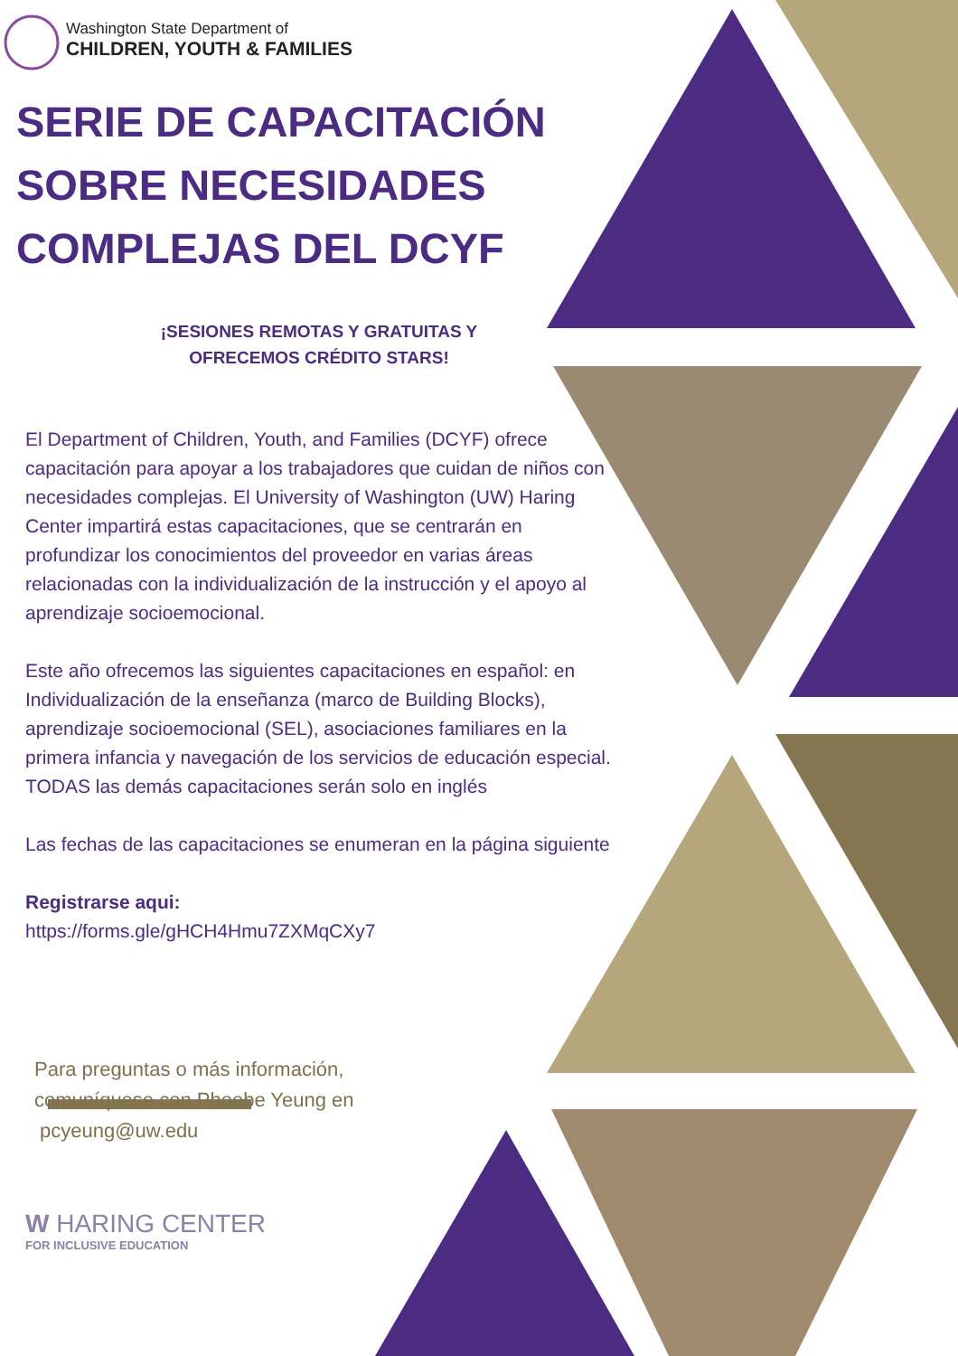Washington State Department of
CHILDREN, YOUTH & FAMILIES
SERIE DE CAPACITACIÓN SOBRE NECESIDADES COMPLEJAS DEL DCYF
¡SESIONES REMOTAS Y GRATUITAS Y
OFRECEMOS CRÉDITO STARS!
El Department of Children, Youth, and Families (DCYF) ofrece capacitación para apoyar a los trabajadores que cuidan de niños con necesidades complejas. El University of Washington (UW) Haring Center impartirá estas capacitaciones, que se centrarán en profundizar los conocimientos del proveedor en varias áreas relacionadas con la individualización de la instrucción y el apoyo al aprendizaje socioemocional.
Este año ofrecemos las siguientes capacitaciones en español: en Individualización de la enseñanza (marco de Building Blocks), aprendizaje socioemocional (SEL), asociaciones familiares en la primera infancia y navegación de los servicios de educación especial. TODAS las demás capacitaciones serán solo en inglés
Las fechas de las capacitaciones se enumeran en la página siguiente
Registrarse aqui:
https://forms.gle/gHCH4Hmu7ZXMqCXy7
Para preguntas o más información,
comuníquese con Phoebe Yeung en
pcyeung@uw.edu
W HARING CENTER
FOR INCLUSIVE EDUCATION